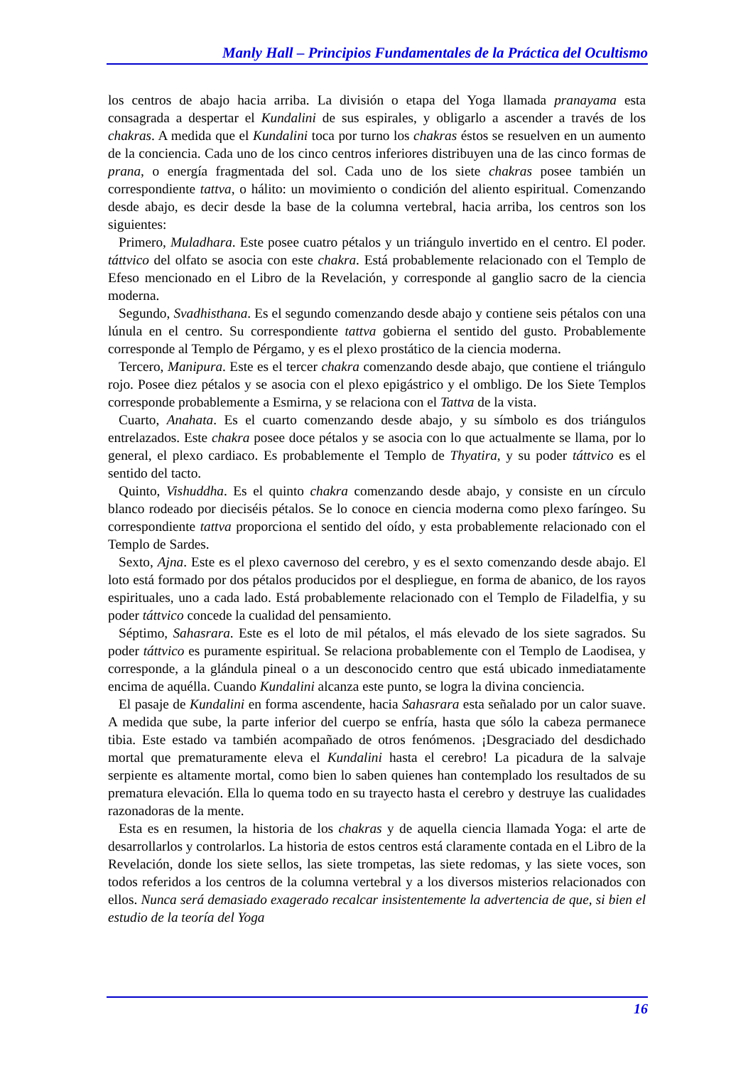Manly Hall – Principios Fundamentales de la Práctica del Ocultismo
los centros de abajo hacia arriba. La división o etapa del Yoga llamada pranayama esta consagrada a despertar el Kundalini de sus espirales, y obligarlo a ascender a través de los chakras. A medida que el Kundalini toca por turno los chakras éstos se resuelven en un aumento de la conciencia. Cada uno de los cinco centros inferiores distribuyen una de las cinco formas de prana, o energía fragmentada del sol. Cada uno de los siete chakras posee también un correspondiente tattva, o hálito: un movimiento o condición del aliento espiritual. Comenzando desde abajo, es decir desde la base de la columna vertebral, hacia arriba, los centros son los siguientes:
Primero, Muladhara. Este posee cuatro pétalos y un triángulo invertido en el centro. El poder. táttvico del olfato se asocia con este chakra. Está probablemente relacionado con el Templo de Efeso mencionado en el Libro de la Revelación, y corresponde al ganglio sacro de la ciencia moderna.
Segundo, Svadhisthana. Es el segundo comenzando desde abajo y contiene seis pétalos con una lúnula en el centro. Su correspondiente tattva gobierna el sentido del gusto. Probablemente corresponde al Templo de Pérgamo, y es el plexo prostático de la ciencia moderna.
Tercero, Manipura. Este es el tercer chakra comenzando desde abajo, que contiene el triángulo rojo. Posee diez pétalos y se asocia con el plexo epigástrico y el ombligo. De los Siete Templos corresponde probablemente a Esmirna, y se relaciona con el Tattva de la vista.
Cuarto, Anahata. Es el cuarto comenzando desde abajo, y su símbolo es dos triángulos entrelazados. Este chakra posee doce pétalos y se asocia con lo que actualmente se llama, por lo general, el plexo cardiaco. Es probablemente el Templo de Thyatira, y su poder táttvico es el sentido del tacto.
Quinto, Vishuddha. Es el quinto chakra comenzando desde abajo, y consiste en un círculo blanco rodeado por dieciséis pétalos. Se lo conoce en ciencia moderna como plexo faríngeo. Su correspondiente tattva proporciona el sentido del oído, y esta probablemente relacionado con el Templo de Sardes.
Sexto, Ajna. Este es el plexo cavernoso del cerebro, y es el sexto comenzando desde abajo. El loto está formado por dos pétalos producidos por el despliegue, en forma de abanico, de los rayos espirituales, uno a cada lado. Está probablemente relacionado con el Templo de Filadelfia, y su poder táttvico concede la cualidad del pensamiento.
Séptimo, Sahasrara. Este es el loto de mil pétalos, el más elevado de los siete sagrados. Su poder táttvico es puramente espiritual. Se relaciona probablemente con el Templo de Laodisea, y corresponde, a la glándula pineal o a un desconocido centro que está ubicado inmediatamente encima de aquélla. Cuando Kundalini alcanza este punto, se logra la divina conciencia.
El pasaje de Kundalini en forma ascendente, hacia Sahasrara esta señalado por un calor suave. A medida que sube, la parte inferior del cuerpo se enfría, hasta que sólo la cabeza permanece tibia. Este estado va también acompañado de otros fenómenos. ¡Desgraciado del desdichado mortal que prematuramente eleva el Kundalini hasta el cerebro! La picadura de la salvaje serpiente es altamente mortal, como bien lo saben quienes han contemplado los resultados de su prematura elevación. Ella lo quema todo en su trayecto hasta el cerebro y destruye las cualidades razonadoras de la mente.
Esta es en resumen, la historia de los chakras y de aquella ciencia llamada Yoga: el arte de desarrollarlos y controlarlos. La historia de estos centros está claramente contada en el Libro de la Revelación, donde los siete sellos, las siete trompetas, las siete redomas, y las siete voces, son todos referidos a los centros de la columna vertebral y a los diversos misterios relacionados con ellos. Nunca será demasiado exagerado recalcar insistentemente la advertencia de que, si bien el estudio de la teoría del Yoga
16